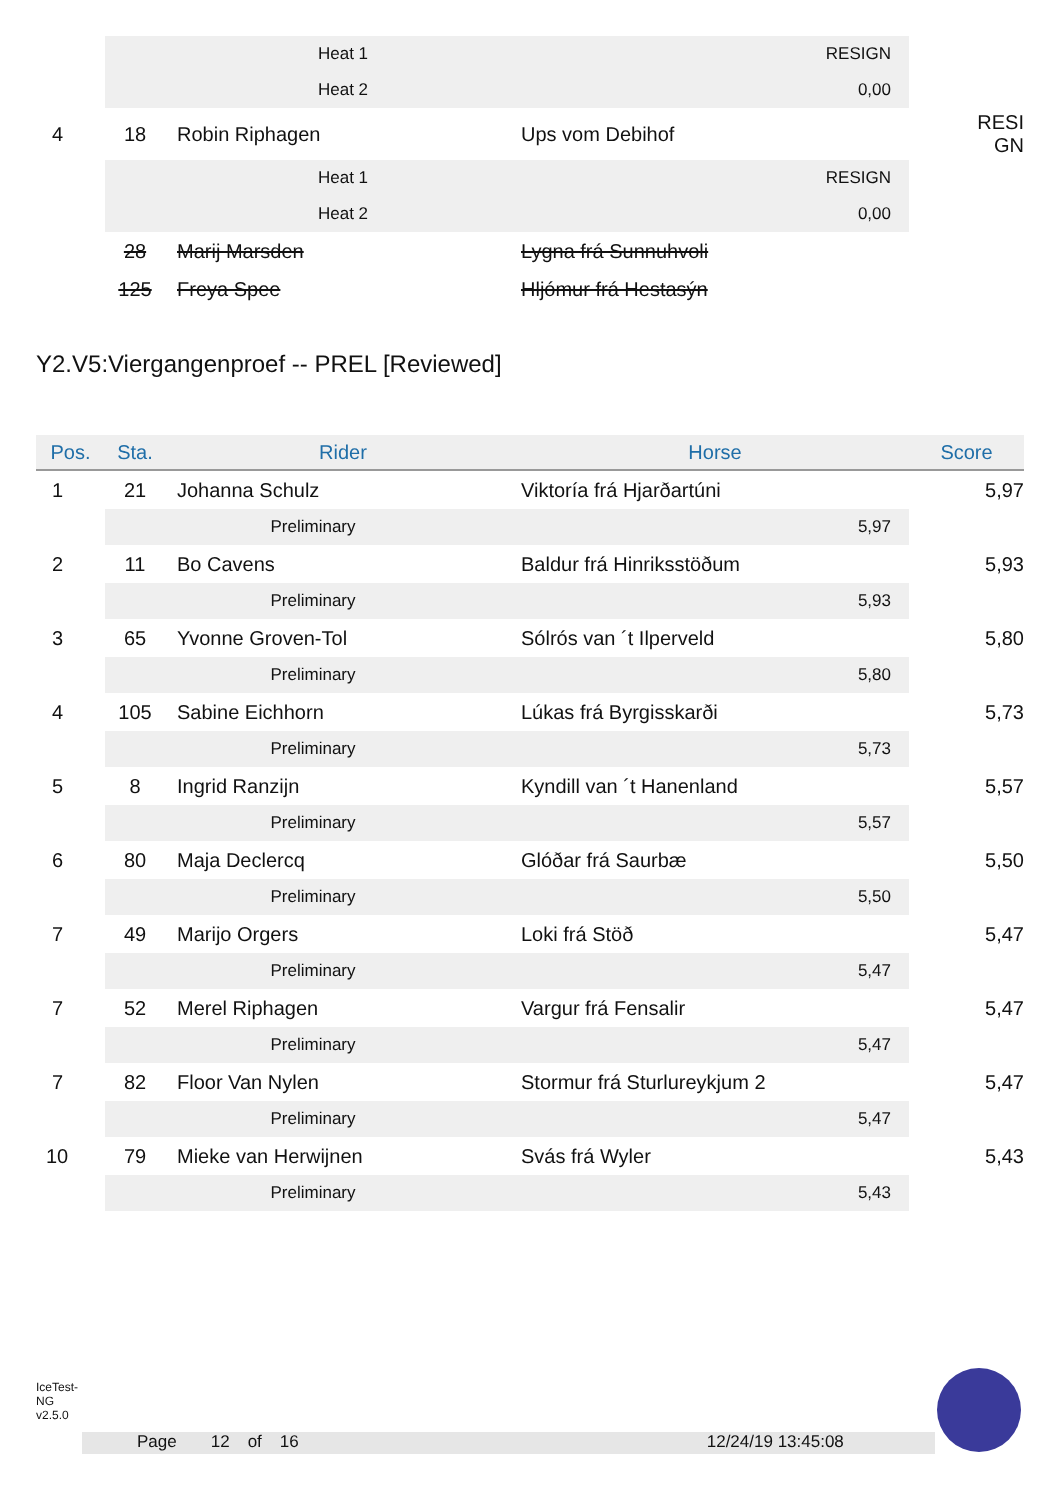| | | Heat 1 | | RESIGN | |
| | | Heat 2 | | 0,00 | |
| 4 | 18 | Robin Riphagen | Ups vom Debihof | | RESI GN |
| | | Heat 1 | | RESIGN | |
| | | Heat 2 | | 0,00 | |
| | 28 | Marij Marsden | Lygna frá Sunnuhvoli | | |
| | 125 | Freya Spee | Hljómur frá Hestasýn | | |
Y2.V5:Viergangenproef -- PREL [Reviewed]
| Pos. | Sta. | Rider | Horse | | Score |
| --- | --- | --- | --- | --- | --- |
| 1 | 21 | Johanna Schulz | Viktoría frá Hjarðartúni | | 5,97 |
| | | Preliminary | | 5,97 | |
| 2 | 11 | Bo Cavens | Baldur frá Hinriksstöðum | | 5,93 |
| | | Preliminary | | 5,93 | |
| 3 | 65 | Yvonne Groven-Tol | Sólrós van ´t Ilperveld | | 5,80 |
| | | Preliminary | | 5,80 | |
| 4 | 105 | Sabine Eichhorn | Lúkas frá Byrgisskarði | | 5,73 |
| | | Preliminary | | 5,73 | |
| 5 | 8 | Ingrid Ranzijn | Kyndill van ´t Hanenland | | 5,57 |
| | | Preliminary | | 5,57 | |
| 6 | 80 | Maja Declercq | Glóðar frá Saurbæ | | 5,50 |
| | | Preliminary | | 5,50 | |
| 7 | 49 | Marijo Orgers | Loki frá Stöð | | 5,47 |
| | | Preliminary | | 5,47 | |
| 7 | 52 | Merel Riphagen | Vargur frá Fensalir | | 5,47 |
| | | Preliminary | | 5,47 | |
| 7 | 82 | Floor Van Nylen | Stormur frá Sturlureykjum 2 | | 5,47 |
| | | Preliminary | | 5,47 | |
| 10 | 79 | Mieke van Herwijnen | Svás frá Wyler | | 5,43 |
| | | Preliminary | | 5,43 | |
IceTest-NG
v2.5.0
Page 12 of 16 12/24/19 13:45:08